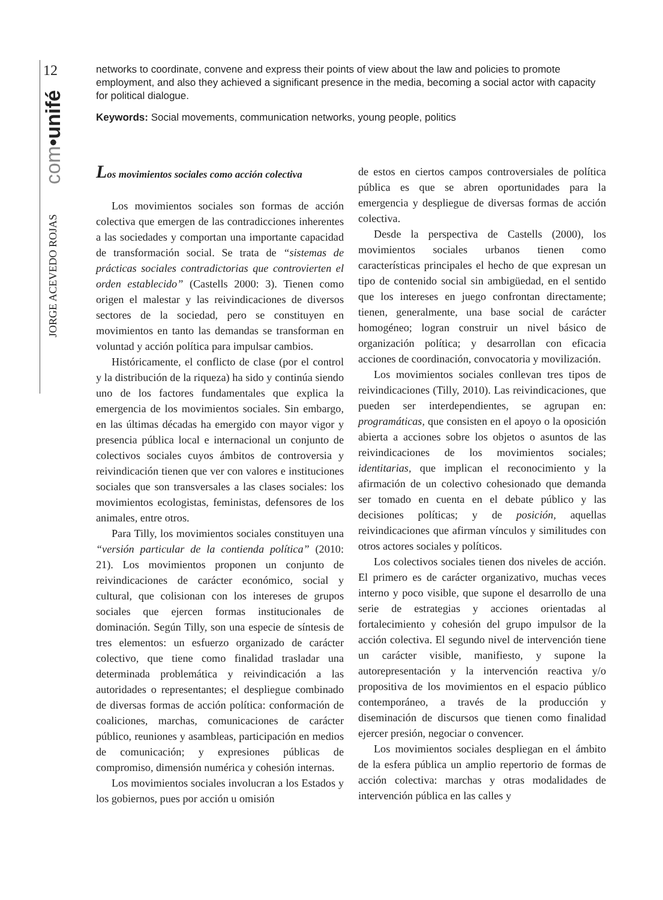12
com•unifé
JORGE ACEVEDO ROJAS
networks to coordinate, convene and express their points of view about the law and policies to promote employment, and also they achieved a significant presence in the media, becoming a social actor with capacity for political dialogue.
Keywords: Social movements, communication networks, young people, politics
Los movimientos sociales como acción colectiva
Los movimientos sociales son formas de acción colectiva que emergen de las contradicciones inherentes a las sociedades y comportan una importante capacidad de transformación social. Se trata de “sistemas de prácticas sociales contradictorias que controvierten el orden establecido” (Castells 2000: 3). Tienen como origen el malestar y las reivindicaciones de diversos sectores de la sociedad, pero se constituyen en movimientos en tanto las demandas se transforman en voluntad y acción política para impulsar cambios.
Históricamente, el conflicto de clase (por el control y la distribución de la riqueza) ha sido y continúa siendo uno de los factores fundamentales que explica la emergencia de los movimientos sociales. Sin embargo, en las últimas décadas ha emergido con mayor vigor y presencia pública local e internacional un conjunto de colectivos sociales cuyos ámbitos de controversia y reivindicación tienen que ver con valores e instituciones sociales que son transversales a las clases sociales: los movimientos ecologistas, feministas, defensores de los animales, entre otros.
Para Tilly, los movimientos sociales constituyen una “versión particular de la contienda política” (2010: 21). Los movimientos proponen un conjunto de reivindicaciones de carácter económico, social y cultural, que colisionan con los intereses de grupos sociales que ejercen formas institucionales de dominación. Según Tilly, son una especie de síntesis de tres elementos: un esfuerzo organizado de carácter colectivo, que tiene como finalidad trasladar una determinada problemática y reivindicación a las autoridades o representantes; el despliegue combinado de diversas formas de acción política: conformación de coaliciones, marchas, comunicaciones de carácter público, reuniones y asambleas, participación en medios de comunicación; y expresiones públicas de compromiso, dimensión numérica y cohesión internas.
Los movimientos sociales involucran a los Estados y los gobiernos, pues por acción u omisión
de estos en ciertos campos controversiales de política pública es que se abren oportunidades para la emergencia y despliegue de diversas formas de acción colectiva.
Desde la perspectiva de Castells (2000), los movimientos sociales urbanos tienen como características principales el hecho de que expresan un tipo de contenido social sin ambigüedad, en el sentido que los intereses en juego confrontan directamente; tienen, generalmente, una base social de carácter homogéneo; logran construir un nivel básico de organización política; y desarrollan con eficacia acciones de coordinación, convocatoria y movilización.
Los movimientos sociales conllevan tres tipos de reivindicaciones (Tilly, 2010). Las reivindicaciones, que pueden ser interdependientes, se agrupan en: programáticas, que consisten en el apoyo o la oposición abierta a acciones sobre los objetos o asuntos de las reivindicaciones de los movimientos sociales; identitarias, que implican el reconocimiento y la afirmación de un colectivo cohesionado que demanda ser tomado en cuenta en el debate público y las decisiones políticas; y de posición, aquellas reivindicaciones que afirman vínculos y similitudes con otros actores sociales y políticos.
Los colectivos sociales tienen dos niveles de acción. El primero es de carácter organizativo, muchas veces interno y poco visible, que supone el desarrollo de una serie de estrategias y acciones orientadas al fortalecimiento y cohesión del grupo impulsor de la acción colectiva. El segundo nivel de intervención tiene un carácter visible, manifiesto, y supone la autorepresentación y la intervención reactiva y/o propositiva de los movimientos en el espacio público contemporáneo, a través de la producción y diseminación de discursos que tienen como finalidad ejercer presión, negociar o convencer.
Los movimientos sociales despliegan en el ámbito de la esfera pública un amplio repertorio de formas de acción colectiva: marchas y otras modalidades de intervención pública en las calles y